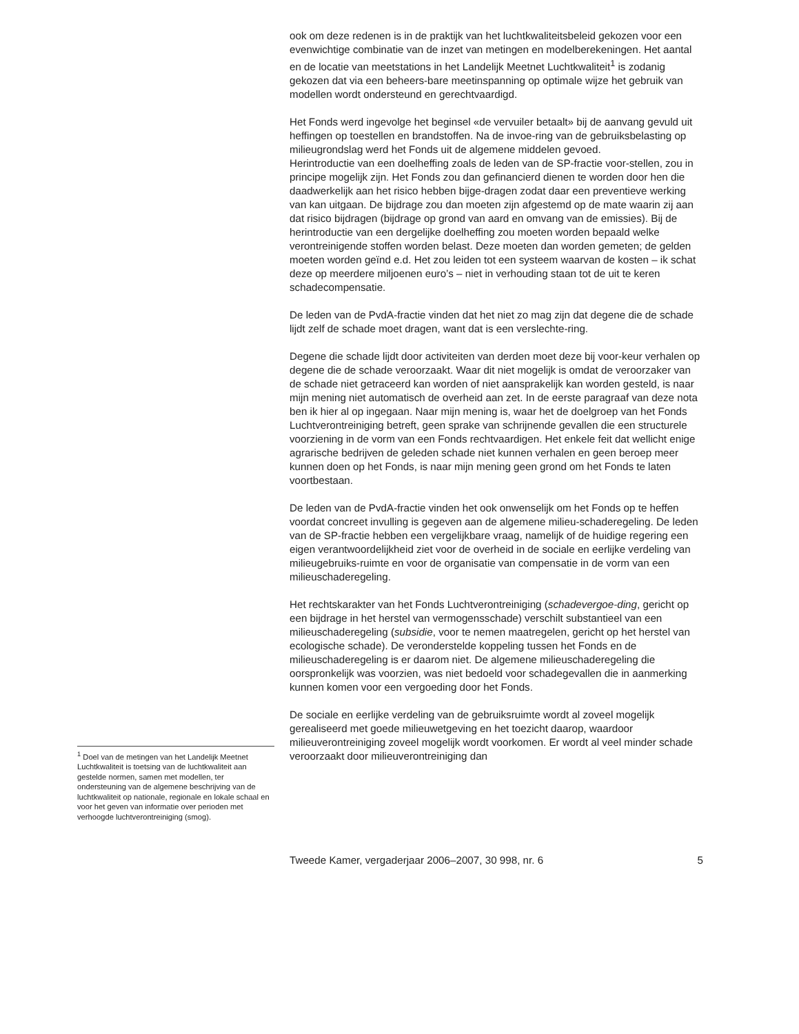<sup>1</sup> Doel van de metingen van het Landelijk Meetnet Luchtkwaliteit is toetsing van de luchtkwaliteit aan gestelde normen, samen met modellen, ter ondersteuning van de algemene beschrijving van de luchtkwaliteit op nationale, regionale en lokale schaal en voor het geven van informatie over perioden met verhoogde luchtverontreiniging (smog).
ook om deze redenen is in de praktijk van het luchtkwaliteitsbeleid gekozen voor een evenwichtige combinatie van de inzet van metingen en modelberekeningen. Het aantal en de locatie van meetstations in het Landelijk Meetnet Luchtkwaliteit<sup>1</sup> is zodanig gekozen dat via een beheers-bare meetinspanning op optimale wijze het gebruik van modellen wordt ondersteund en gerechtvaardigd.
Het Fonds werd ingevolge het beginsel «de vervuiler betaalt» bij de aanvang gevuld uit heffingen op toestellen en brandstoffen. Na de invoe-ring van de gebruiksbelasting op milieugrondslag werd het Fonds uit de algemene middelen gevoed.
Herintroductie van een doelheffing zoals de leden van de SP-fractie voor-stellen, zou in principe mogelijk zijn. Het Fonds zou dan gefinancierd dienen te worden door hen die daadwerkelijk aan het risico hebben bijge-dragen zodat daar een preventieve werking van kan uitgaan. De bijdrage zou dan moeten zijn afgestemd op de mate waarin zij aan dat risico bijdragen (bijdrage op grond van aard en omvang van de emissies). Bij de herintroductie van een dergelijke doelheffing zou moeten worden bepaald welke verontreinigende stoffen worden belast. Deze moeten dan worden gemeten; de gelden moeten worden geïnd e.d. Het zou leiden tot een systeem waarvan de kosten – ik schat deze op meerdere miljoenen euro’s – niet in verhouding staan tot de uit te keren schadecompensatie.
De leden van de PvdA-fractie vinden dat het niet zo mag zijn dat degene die de schade lijdt zelf de schade moet dragen, want dat is een verslechte-ring.
Degene die schade lijdt door activiteiten van derden moet deze bij voor-keur verhalen op degene die de schade veroorzaakt. Waar dit niet mogelijk is omdat de veroorzaker van de schade niet getraceerd kan worden of niet aansprakelijk kan worden gesteld, is naar mijn mening niet automatisch de overheid aan zet. In de eerste paragraaf van deze nota ben ik hier al op ingegaan. Naar mijn mening is, waar het de doelgroep van het Fonds Luchtverontreiniging betreft, geen sprake van schrijnende gevallen die een structurele voorziening in de vorm van een Fonds rechtvaardigen. Het enkele feit dat wellicht enige agrarische bedrijven de geleden schade niet kunnen verhalen en geen beroep meer kunnen doen op het Fonds, is naar mijn mening geen grond om het Fonds te laten voortbestaan.
De leden van de PvdA-fractie vinden het ook onwenselijk om het Fonds op te heffen voordat concreet invulling is gegeven aan de algemene milieu-schaderegeling. De leden van de SP-fractie hebben een vergelijkbare vraag, namelijk of de huidige regering een eigen verantwoordelijkheid ziet voor de overheid in de sociale en eerlijke verdeling van milieugebruiks-ruimte en voor de organisatie van compensatie in de vorm van een milieuschaderegeling.
Het rechtskarakter van het Fonds Luchtverontreiniging (schadevergoe-ding, gericht op een bijdrage in het herstel van vermogensschade) verschilt substantieel van een milieuschaderegeling (subsidie, voor te nemen maatregelen, gericht op het herstel van ecologische schade). De veronderstelde koppeling tussen het Fonds en de milieuschaderegeling is er daarom niet. De algemene milieuschaderegeling die oorspronkelijk was voorzien, was niet bedoeld voor schadegevallen die in aanmerking kunnen komen voor een vergoeding door het Fonds.
De sociale en eerlijke verdeling van de gebruiksruimte wordt al zoveel mogelijk gerealiseerd met goede milieuwetgeving en het toezicht daarop, waardoor milieuverontreiniging zoveel mogelijk wordt voorkomen. Er wordt al veel minder schade veroorzaakt door milieuverontreiniging dan
Tweede Kamer, vergaderjaar 2006–2007, 30 998, nr. 6 5